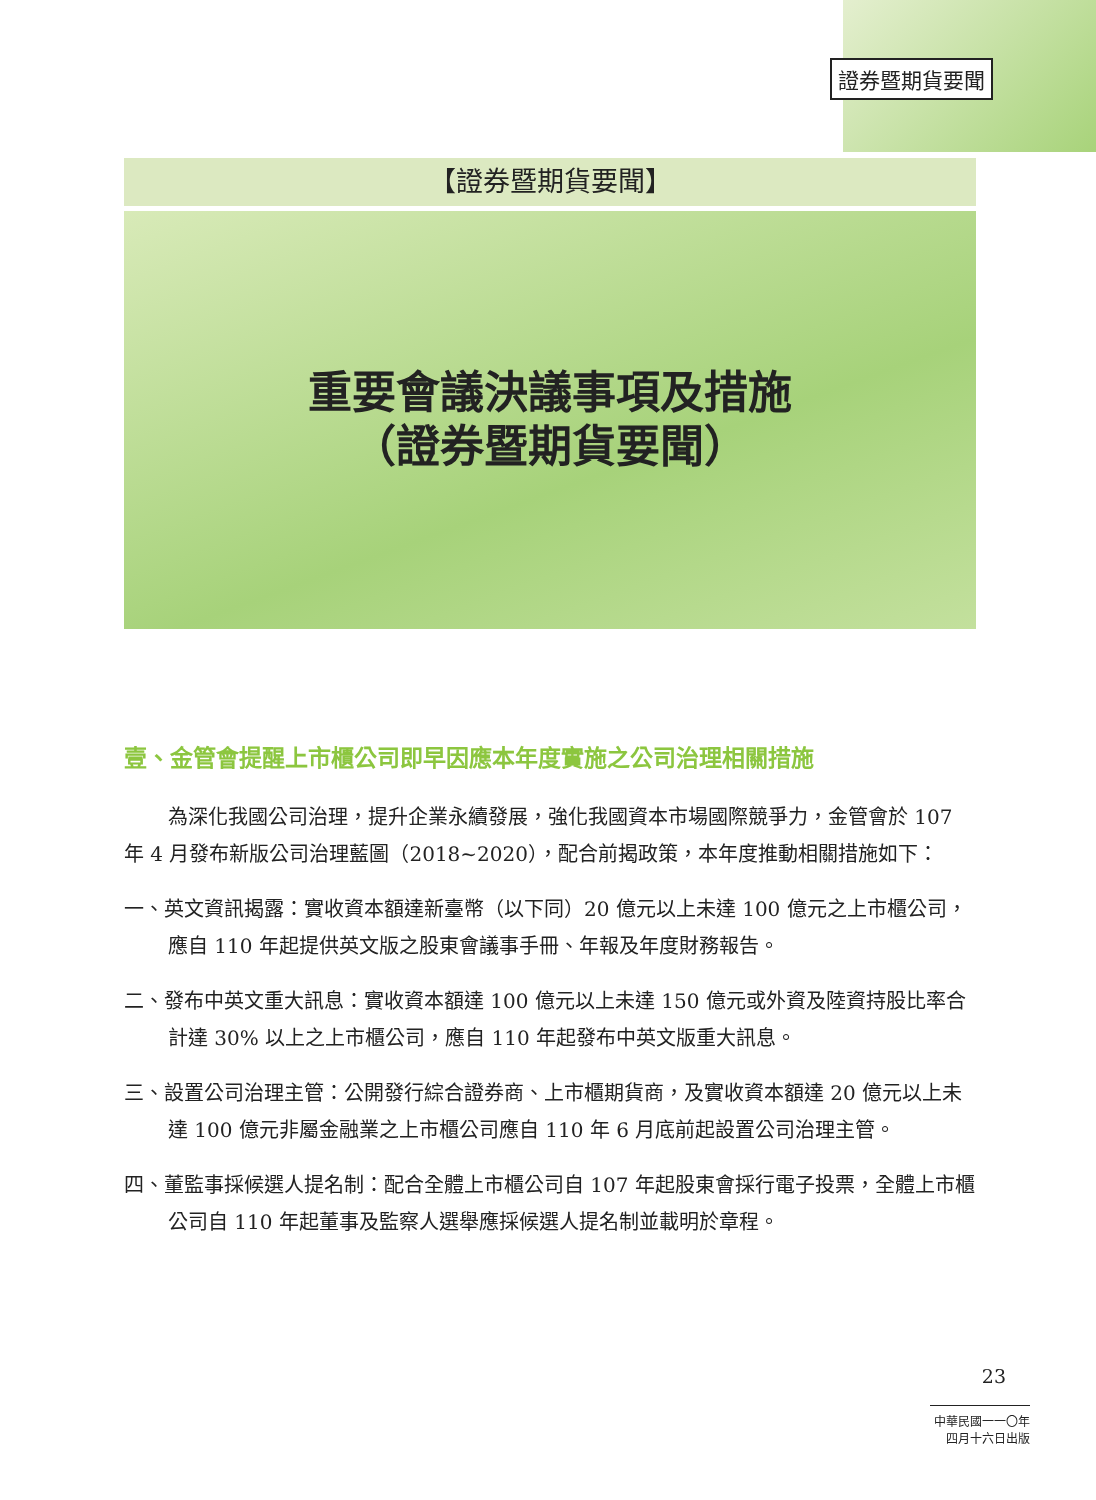證券暨期貨要聞
【證券暨期貨要聞】
重要會議決議事項及措施
（證券暨期貨要聞）
壹、金管會提醒上市櫃公司即早因應本年度實施之公司治理相關措施
為深化我國公司治理，提升企業永續發展，強化我國資本市場國際競爭力，金管會於 107 年 4 月發布新版公司治理藍圖（2018~2020），配合前揭政策，本年度推動相關措施如下：
一、英文資訊揭露：實收資本額達新臺幣（以下同）20 億元以上未達 100 億元之上市櫃公司，應自 110 年起提供英文版之股東會議事手冊、年報及年度財務報告。
二、發布中英文重大訊息：實收資本額達 100 億元以上未達 150 億元或外資及陸資持股比率合計達 30% 以上之上市櫃公司，應自 110 年起發布中英文版重大訊息。
三、設置公司治理主管：公開發行綜合證券商、上市櫃期貨商，及實收資本額達 20 億元以上未達 100 億元非屬金融業之上市櫃公司應自 110 年 6 月底前起設置公司治理主管。
四、董監事採候選人提名制：配合全體上市櫃公司自 107 年起股東會採行電子投票，全體上市櫃公司自 110 年起董事及監察人選舉應採候選人提名制並載明於章程。
23
中華民國一一〇年四月十六日出版